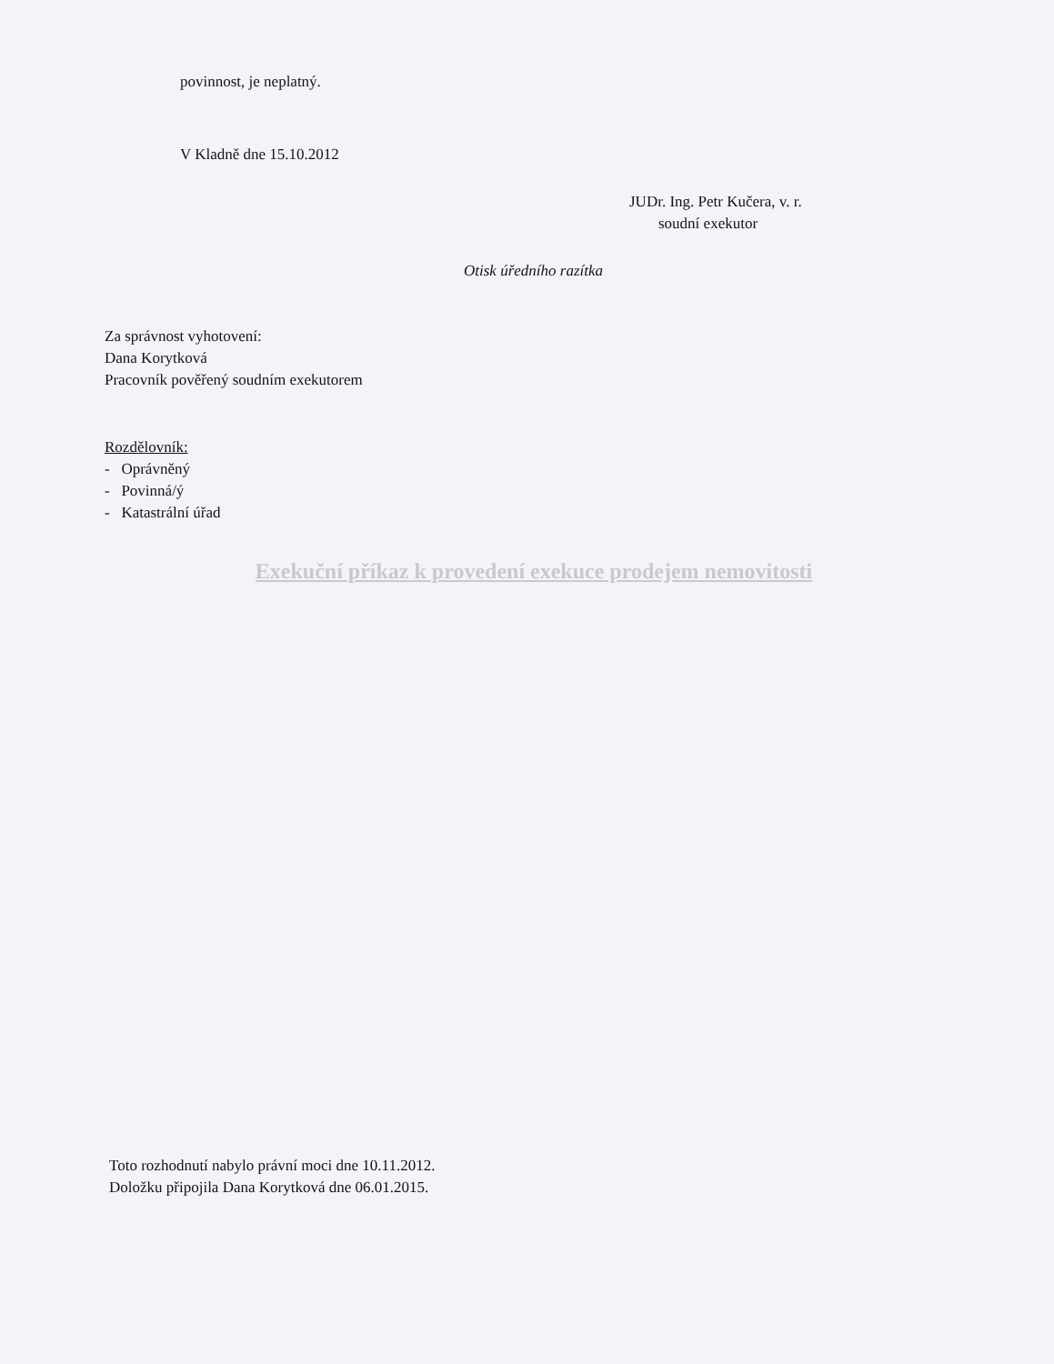povinnost, je neplatný.
V Kladně dne 15.10.2012
JUDr. Ing. Petr Kučera, v. r.
soudní exekutor
Otisk úředního razítka
Za správnost vyhotovení:
Dana Korytková
Pracovník pověřený soudním exekutorem
Rozdělovník:
- Oprávněný
- Povinná/ý
- Katastrální úřad
Exekuční příkaz k provedení exekuce prodejem nemovitosti
Toto rozhodnutí nabylo právní moci dne 10.11.2012.
Doložku připojila Dana Korytková dne 06.01.2015.